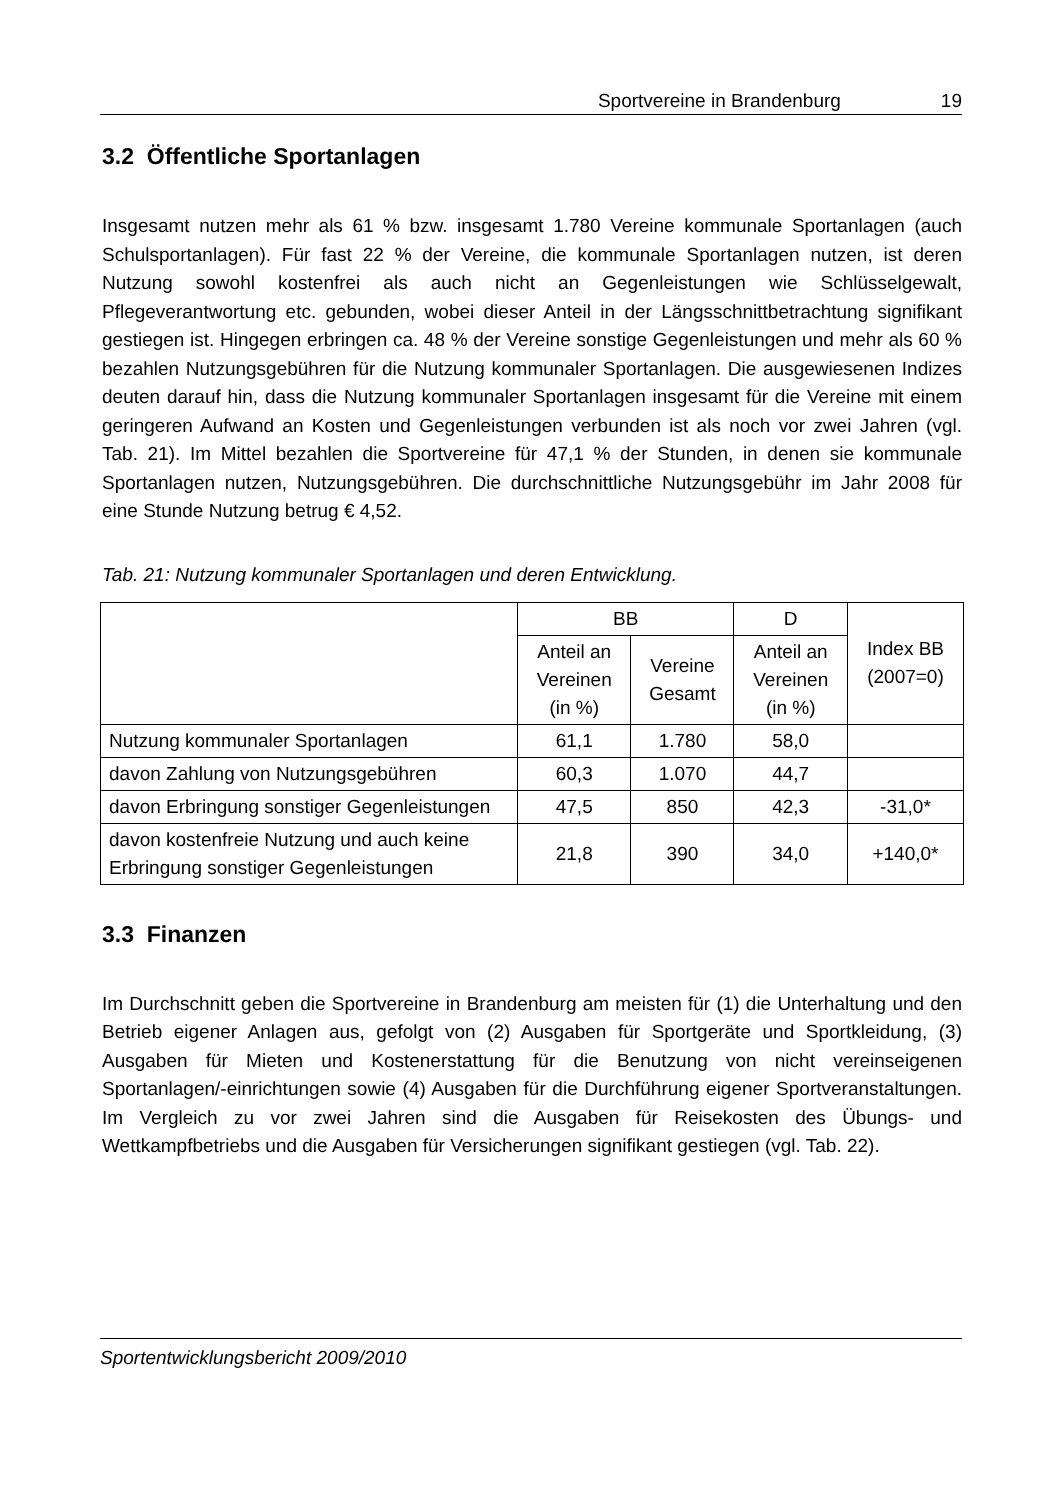Sportvereine in Brandenburg 19
3.2 Öffentliche Sportanlagen
Insgesamt nutzen mehr als 61 % bzw. insgesamt 1.780 Vereine kommunale Sportanlagen (auch Schulsportanlagen). Für fast 22 % der Vereine, die kommunale Sportanlagen nutzen, ist deren Nutzung sowohl kostenfrei als auch nicht an Gegenleistungen wie Schlüsselgewalt, Pflegeverantwortung etc. gebunden, wobei dieser Anteil in der Längsschnittbetrachtung signifikant gestiegen ist. Hingegen erbringen ca. 48 % der Vereine sonstige Gegenleistungen und mehr als 60 % bezahlen Nutzungsgebühren für die Nutzung kommunaler Sportanlagen. Die ausgewiesenen Indizes deuten darauf hin, dass die Nutzung kommunaler Sportanlagen insgesamt für die Vereine mit einem geringeren Aufwand an Kosten und Gegenleistungen verbunden ist als noch vor zwei Jahren (vgl. Tab. 21). Im Mittel bezahlen die Sportvereine für 47,1 % der Stunden, in denen sie kommunale Sportanlagen nutzen, Nutzungsgebühren. Die durchschnittliche Nutzungsgebühr im Jahr 2008 für eine Stunde Nutzung betrug € 4,52.
Tab. 21: Nutzung kommunaler Sportanlagen und deren Entwicklung.
| | BB | | D | Index BB (2007=0) |
| --- | --- | --- | --- | --- |
| | Anteil an Vereinen (in %) | Vereine Gesamt | Anteil an Vereinen (in %) | |
| Nutzung kommunaler Sportanlagen | 61,1 | 1.780 | 58,0 | |
| davon Zahlung von Nutzungsgebühren | 60,3 | 1.070 | 44,7 | |
| davon Erbringung sonstiger Gegenleistungen | 47,5 | 850 | 42,3 | -31,0* |
| davon kostenfreie Nutzung und auch keine Erbringung sonstiger Gegenleistungen | 21,8 | 390 | 34,0 | +140,0* |
3.3 Finanzen
Im Durchschnitt geben die Sportvereine in Brandenburg am meisten für (1) die Unterhaltung und den Betrieb eigener Anlagen aus, gefolgt von (2) Ausgaben für Sportgeräte und Sportkleidung, (3) Ausgaben für Mieten und Kostenerstattung für die Benutzung von nicht vereinseigenen Sportanlagen/-einrichtungen sowie (4) Ausgaben für die Durchführung eigener Sportveranstaltungen. Im Vergleich zu vor zwei Jahren sind die Ausgaben für Reisekosten des Übungs- und Wettkampfbetriebs und die Ausgaben für Versicherungen signifikant gestiegen (vgl. Tab. 22).
Sportentwicklungsbericht 2009/2010